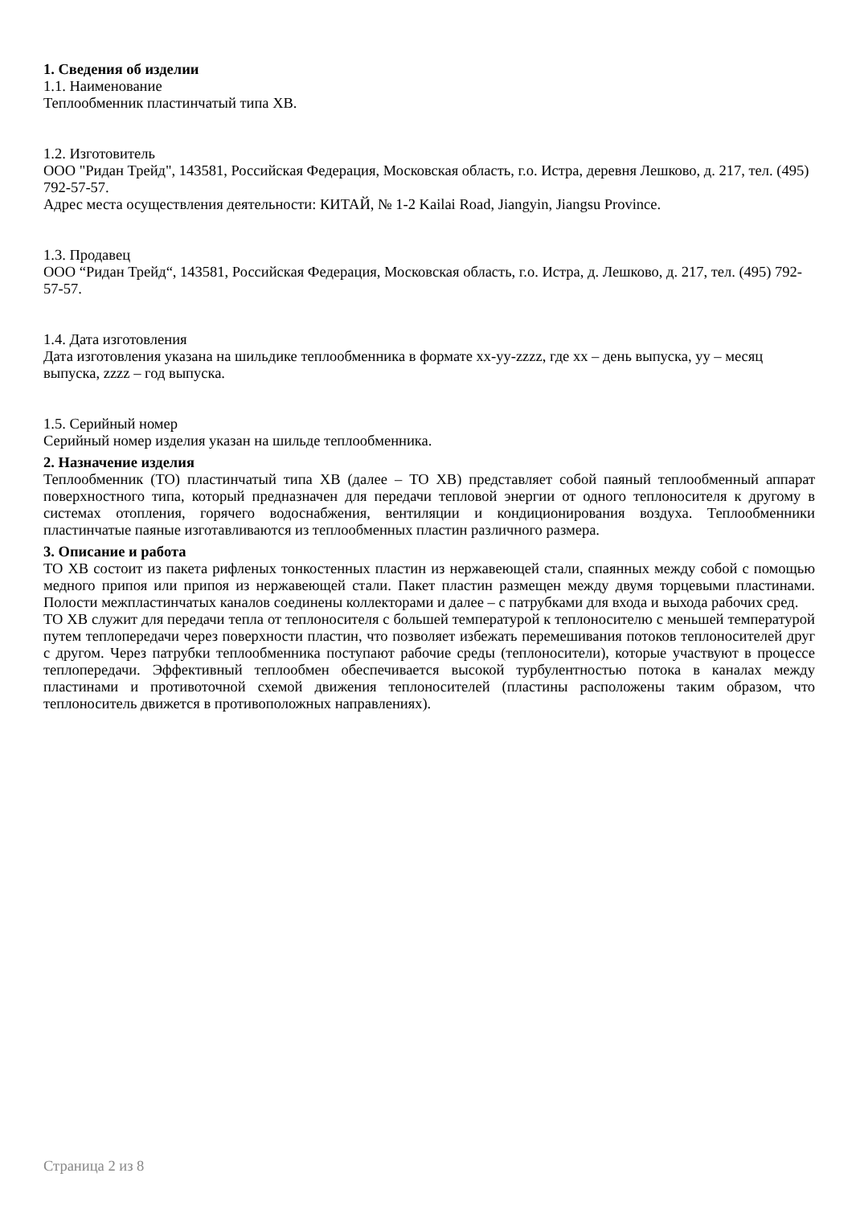1. Сведения об изделии
1.1. Наименование
Теплообменник пластинчатый типа XB.
1.2. Изготовитель
ООО "Ридан Трейд", 143581, Российская Федерация, Московская область, г.о. Истра, деревня Лешково, д. 217, тел. (495) 792-57-57.
Адрес места осуществления деятельности: КИТАЙ, № 1-2 Kailai Road, Jiangyin, Jiangsu Province.
1.3. Продавец
ООО “Ридан Трейд“, 143581, Российская Федерация, Московская область, г.о. Истра, д. Лешково, д. 217, тел. (495) 792-57-57.
1.4. Дата изготовления
Дата изготовления указана на шильдике теплообменника в формате xx-yy-zzzz, где xx – день выпуска, yy – месяц выпуска, zzzz – год выпуска.
1.5. Серийный номер
Серийный номер изделия указан на шильде теплообменника.
2. Назначение изделия
Теплообменник (ТО) пластинчатый типа XB (далее – ТО XB) представляет собой паяный теплообменный аппарат поверхностного типа, который предназначен для передачи тепловой энергии от одного теплоносителя к другому в системах отопления, горячего водоснабжения, вентиляции и кондиционирования воздуха. Теплообменники пластинчатые паяные изготавливаются из теплообменных пластин различного размера.
3. Описание и работа
ТО XB состоит из пакета рифленых тонкостенных пластин из нержавеющей стали, спаянных между собой с помощью медного припоя или припоя из нержавеющей стали. Пакет пластин размещен между двумя торцевыми пластинами. Полости межпластинчатых каналов соединены коллекторами и далее – с патрубками для входа и выхода рабочих сред.
ТО XB служит для передачи тепла от теплоносителя с большей температурой к теплоносителю с меньшей температурой путем теплопередачи через поверхности пластин, что позволяет избежать перемешивания потоков теплоносителей друг с другом. Через патрубки теплообменника поступают рабочие среды (теплоносители), которые участвуют в процессе теплопередачи. Эффективный теплообмен обеспечивается высокой турбулентностью потока в каналах между пластинами и противоточной схемой движения теплоносителей (пластины расположены таким образом, что теплоноситель движется в противоположных направлениях).
Страница 2 из 8